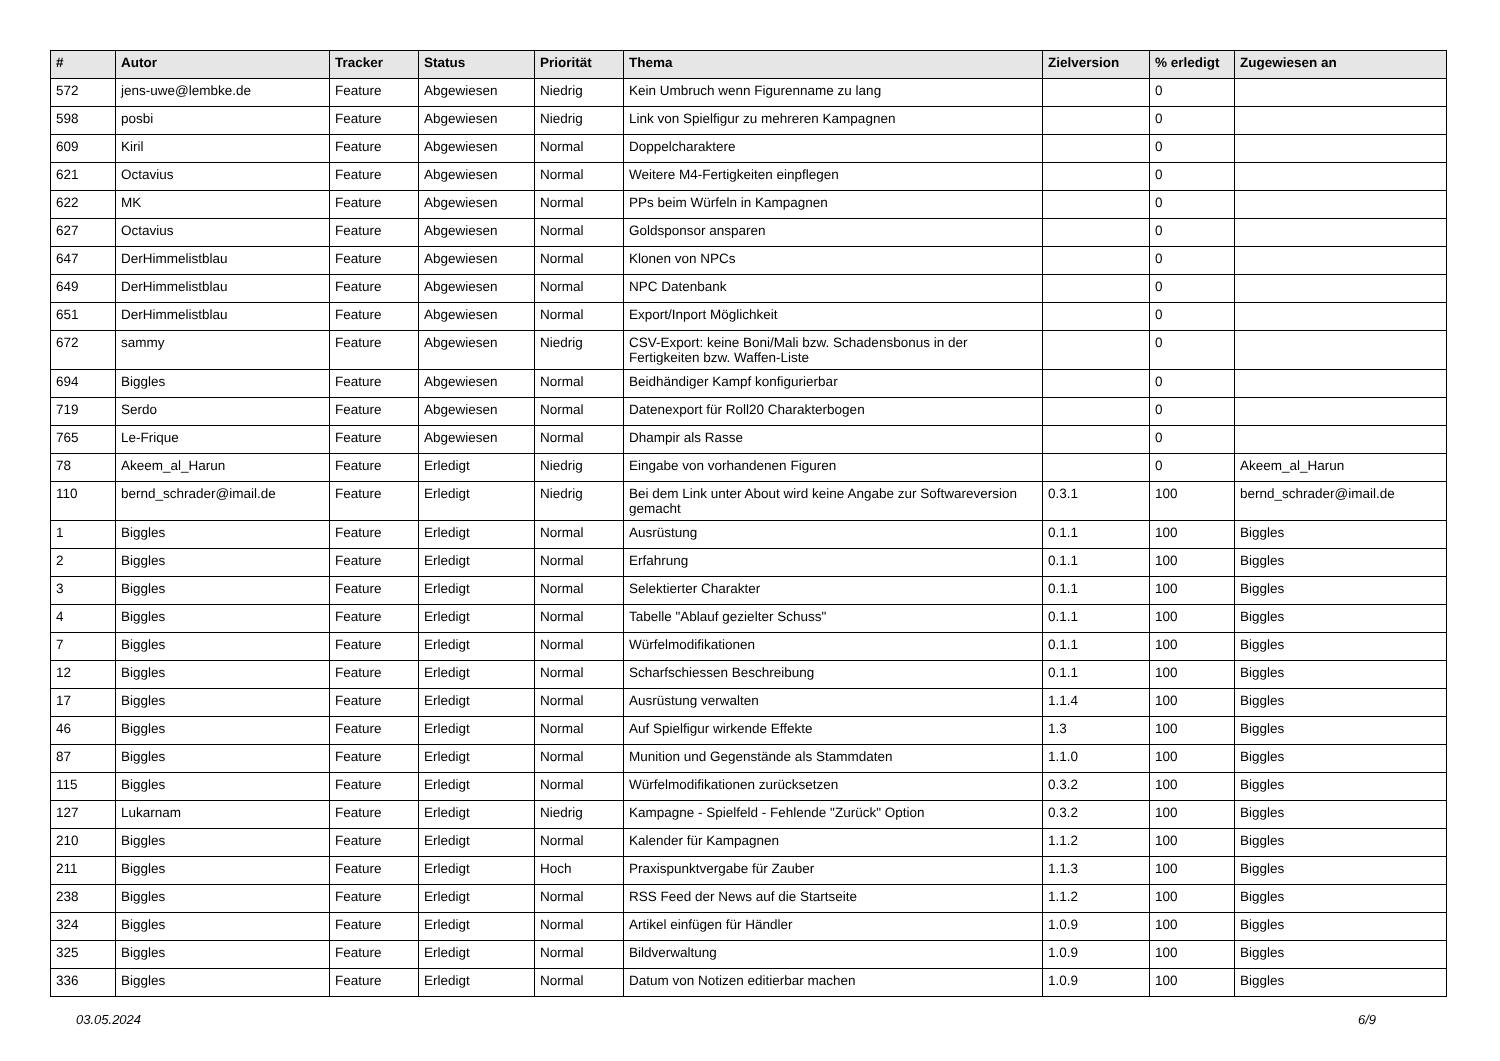| # | Autor | Tracker | Status | Priorität | Thema | Zielversion | % erledigt | Zugewiesen an |
| --- | --- | --- | --- | --- | --- | --- | --- | --- |
| 572 | jens-uwe@lembke.de | Feature | Abgewiesen | Niedrig | Kein Umbruch wenn Figurenname zu lang | | 0 | |
| 598 | posbi | Feature | Abgewiesen | Niedrig | Link von Spielfigur zu mehreren Kampagnen | | 0 | |
| 609 | Kiril | Feature | Abgewiesen | Normal | Doppelcharaktere | | 0 | |
| 621 | Octavius | Feature | Abgewiesen | Normal | Weitere M4-Fertigkeiten einpflegen | | 0 | |
| 622 | MK | Feature | Abgewiesen | Normal | PPs beim Würfeln in Kampagnen | | 0 | |
| 627 | Octavius | Feature | Abgewiesen | Normal | Goldsponsor ansparen | | 0 | |
| 647 | DerHimmelistblau | Feature | Abgewiesen | Normal | Klonen von NPCs | | 0 | |
| 649 | DerHimmelistblau | Feature | Abgewiesen | Normal | NPC Datenbank | | 0 | |
| 651 | DerHimmelistblau | Feature | Abgewiesen | Normal | Export/Inport Möglichkeit | | 0 | |
| 672 | sammy | Feature | Abgewiesen | Niedrig | CSV-Export: keine Boni/Mali bzw. Schadensbonus in der Fertigkeiten bzw. Waffen-Liste | | 0 | |
| 694 | Biggles | Feature | Abgewiesen | Normal | Beidhändiger Kampf konfigurierbar | | 0 | |
| 719 | Serdo | Feature | Abgewiesen | Normal | Datenexport für Roll20 Charakterbogen | | 0 | |
| 765 | Le-Frique | Feature | Abgewiesen | Normal | Dhampir als Rasse | | 0 | |
| 78 | Akeem_al_Harun | Feature | Erledigt | Niedrig | Eingabe von vorhandenen Figuren | | 0 | Akeem_al_Harun |
| 110 | bernd_schrader@imail.de | Feature | Erledigt | Niedrig | Bei dem Link unter About wird keine Angabe zur Softwareversion gemacht | 0.3.1 | 100 | bernd_schrader@imail.de |
| 1 | Biggles | Feature | Erledigt | Normal | Ausrüstung | 0.1.1 | 100 | Biggles |
| 2 | Biggles | Feature | Erledigt | Normal | Erfahrung | 0.1.1 | 100 | Biggles |
| 3 | Biggles | Feature | Erledigt | Normal | Selektierter Charakter | 0.1.1 | 100 | Biggles |
| 4 | Biggles | Feature | Erledigt | Normal | Tabelle "Ablauf gezielter Schuss" | 0.1.1 | 100 | Biggles |
| 7 | Biggles | Feature | Erledigt | Normal | Würfelmodifikationen | 0.1.1 | 100 | Biggles |
| 12 | Biggles | Feature | Erledigt | Normal | Scharfschiessen Beschreibung | 0.1.1 | 100 | Biggles |
| 17 | Biggles | Feature | Erledigt | Normal | Ausrüstung verwalten | 1.1.4 | 100 | Biggles |
| 46 | Biggles | Feature | Erledigt | Normal | Auf Spielfigur wirkende Effekte | 1.3 | 100 | Biggles |
| 87 | Biggles | Feature | Erledigt | Normal | Munition und Gegenstände als Stammdaten | 1.1.0 | 100 | Biggles |
| 115 | Biggles | Feature | Erledigt | Normal | Würfelmodifikationen zurücksetzen | 0.3.2 | 100 | Biggles |
| 127 | Lukarnam | Feature | Erledigt | Niedrig | Kampagne - Spielfeld - Fehlende "Zurück" Option | 0.3.2 | 100 | Biggles |
| 210 | Biggles | Feature | Erledigt | Normal | Kalender für Kampagnen | 1.1.2 | 100 | Biggles |
| 211 | Biggles | Feature | Erledigt | Hoch | Praxispunktvergabe für Zauber | 1.1.3 | 100 | Biggles |
| 238 | Biggles | Feature | Erledigt | Normal | RSS Feed der News auf die Startseite | 1.1.2 | 100 | Biggles |
| 324 | Biggles | Feature | Erledigt | Normal | Artikel einfügen für Händler | 1.0.9 | 100 | Biggles |
| 325 | Biggles | Feature | Erledigt | Normal | Bildverwaltung | 1.0.9 | 100 | Biggles |
| 336 | Biggles | Feature | Erledigt | Normal | Datum von Notizen editierbar machen | 1.0.9 | 100 | Biggles |
03.05.2024 6/9